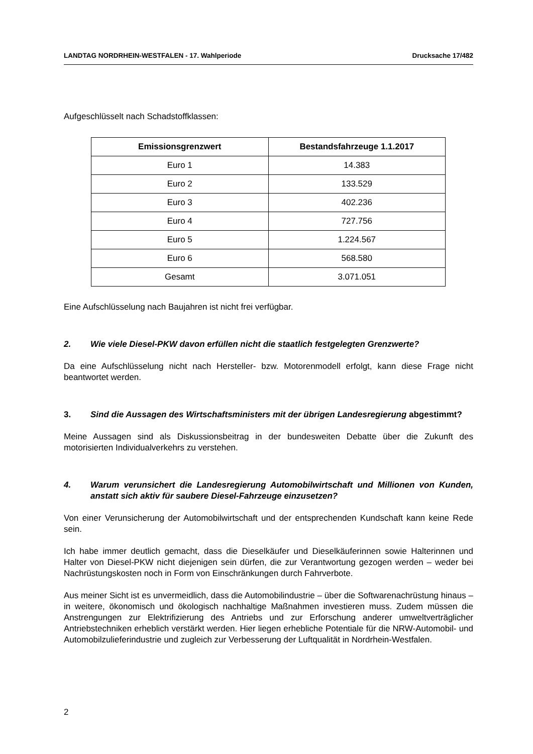LANDTAG NORDRHEIN-WESTFALEN - 17. Wahlperiode Drucksache 17/482
Aufgeschlüsselt nach Schadstoffklassen:
| Emissionsgrenzwert | Bestandsfahrzeuge 1.1.2017 |
| --- | --- |
| Euro 1 | 14.383 |
| Euro 2 | 133.529 |
| Euro 3 | 402.236 |
| Euro 4 | 727.756 |
| Euro 5 | 1.224.567 |
| Euro 6 | 568.580 |
| Gesamt | 3.071.051 |
Eine Aufschlüsselung nach Baujahren ist nicht frei verfügbar.
2. Wie viele Diesel-PKW davon erfüllen nicht die staatlich festgelegten Grenzwerte?
Da eine Aufschlüsselung nicht nach Hersteller- bzw. Motorenmodell erfolgt, kann diese Frage nicht beantwortet werden.
3. Sind die Aussagen des Wirtschaftsministers mit der übrigen Landesregierung abgestimmt?
Meine Aussagen sind als Diskussionsbeitrag in der bundesweiten Debatte über die Zukunft des motorisierten Individualverkehrs zu verstehen.
4. Warum verunsichert die Landesregierung Automobilwirtschaft und Millionen von Kunden, anstatt sich aktiv für saubere Diesel-Fahrzeuge einzusetzen?
Von einer Verunsicherung der Automobilwirtschaft und der entsprechenden Kundschaft kann keine Rede sein.
Ich habe immer deutlich gemacht, dass die Dieselkäufer und Dieselkäuferinnen sowie Halterinnen und Halter von Diesel-PKW nicht diejenigen sein dürfen, die zur Verantwortung gezogen werden – weder bei Nachrüstungskosten noch in Form von Einschränkungen durch Fahrverbote.
Aus meiner Sicht ist es unvermeidlich, dass die Automobilindustrie – über die Softwarenachrüstung hinaus – in weitere, ökonomisch und ökologisch nachhaltige Maßnahmen investieren muss. Zudem müssen die Anstrengungen zur Elektrifizierung des Antriebs und zur Erforschung anderer umweltverträglicher Antriebstechniken erheblich verstärkt werden. Hier liegen erhebliche Potentiale für die NRW-Automobil- und Automobilzulieferindustrie und zugleich zur Verbesserung der Luftqualität in Nordrhein-Westfalen.
2